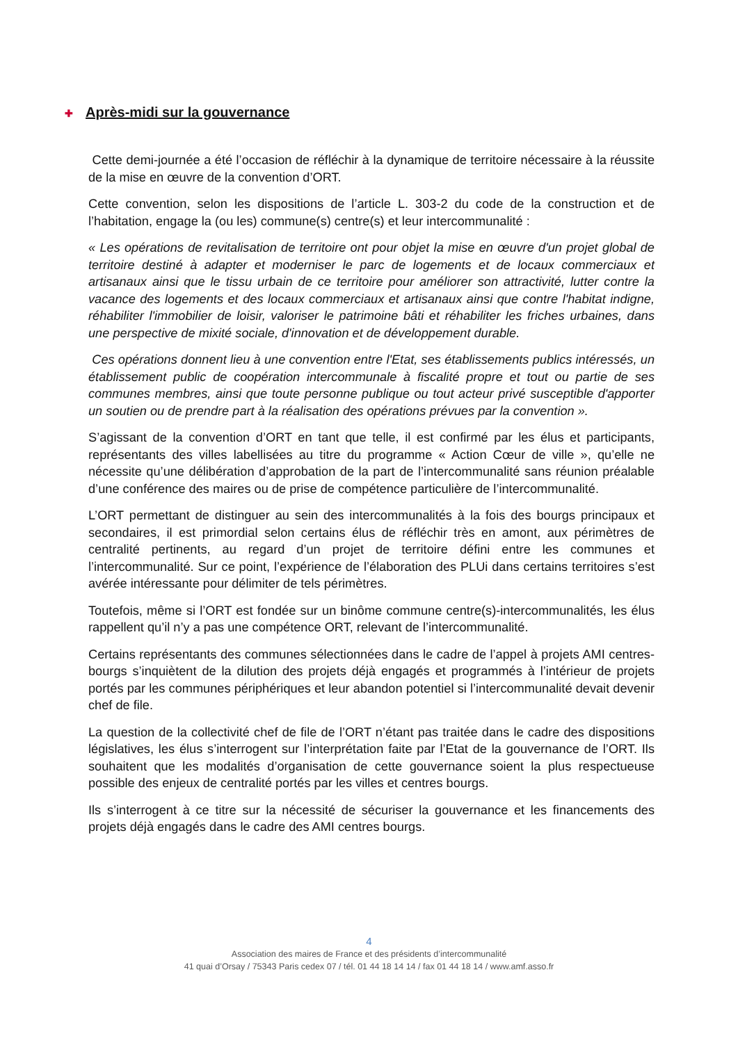✚ Après-midi sur la gouvernance
Cette demi-journée a été l’occasion de réfléchir à la dynamique de territoire nécessaire à la réussite de la mise en œuvre de la convention d’ORT.
Cette convention, selon les dispositions de l’article L. 303-2 du code de la construction et de l’habitation, engage la (ou les) commune(s) centre(s) et leur intercommunalité :
« Les opérations de revitalisation de territoire ont pour objet la mise en œuvre d'un projet global de territoire destiné à adapter et moderniser le parc de logements et de locaux commerciaux et artisanaux ainsi que le tissu urbain de ce territoire pour améliorer son attractivité, lutter contre la vacance des logements et des locaux commerciaux et artisanaux ainsi que contre l'habitat indigne, réhabiliter l'immobilier de loisir, valoriser le patrimoine bâti et réhabiliter les friches urbaines, dans une perspective de mixité sociale, d'innovation et de développement durable.
Ces opérations donnent lieu à une convention entre l'Etat, ses établissements publics intéressés, un établissement public de coopération intercommunale à fiscalité propre et tout ou partie de ses communes membres, ainsi que toute personne publique ou tout acteur privé susceptible d'apporter un soutien ou de prendre part à la réalisation des opérations prévues par la convention ».
S’agissant de la convention d’ORT en tant que telle, il est confirmé par les élus et participants, représentants des villes labellisées au titre du programme « Action Cœur de ville », qu’elle ne nécessite qu’une délibération d’approbation de la part de l’intercommunalité sans réunion préalable d’une conférence des maires ou de prise de compétence particulière de l’intercommunalité.
L’ORT permettant de distinguer au sein des intercommunalités à la fois des bourgs principaux et secondaires, il est primordial selon certains élus de réfléchir très en amont, aux périmètres de centralité pertinents, au regard d’un projet de territoire défini entre les communes et l’intercommunalité. Sur ce point, l’expérience de l’élaboration des PLUi dans certains territoires s’est avérée intéressante pour délimiter de tels périmètres.
Toutefois, même si l’ORT est fondée sur un binôme commune centre(s)-intercommunalités, les élus rappellent qu’il n’y a pas une compétence ORT, relevant de l’intercommunalité.
Certains représentants des communes sélectionnées dans le cadre de l’appel à projets AMI centres-bourgs s’inquiètent de la dilution des projets déjà engagés et programmés à l’intérieur de projets portés par les communes périphériques et leur abandon potentiel si l’intercommunalité devait devenir chef de file.
La question de la collectivité chef de file de l’ORT n’étant pas traitée dans le cadre des dispositions législatives, les élus s’interrogent sur l’interprétation faite par l’Etat de la gouvernance de l’ORT. Ils souhaitent que les modalités d’organisation de cette gouvernance soient la plus respectueuse possible des enjeux de centralité portés par les villes et centres bourgs.
Ils s’interrogent à ce titre sur la nécessité de sécuriser la gouvernance et les financements des projets déjà engagés dans le cadre des AMI centres bourgs.
4
Association des maires de France et des présidents d’intercommunalité
41 quai d’Orsay / 75343 Paris cedex 07 / tél. 01 44 18 14 14 / fax 01 44 18 14 / www.amf.asso.fr